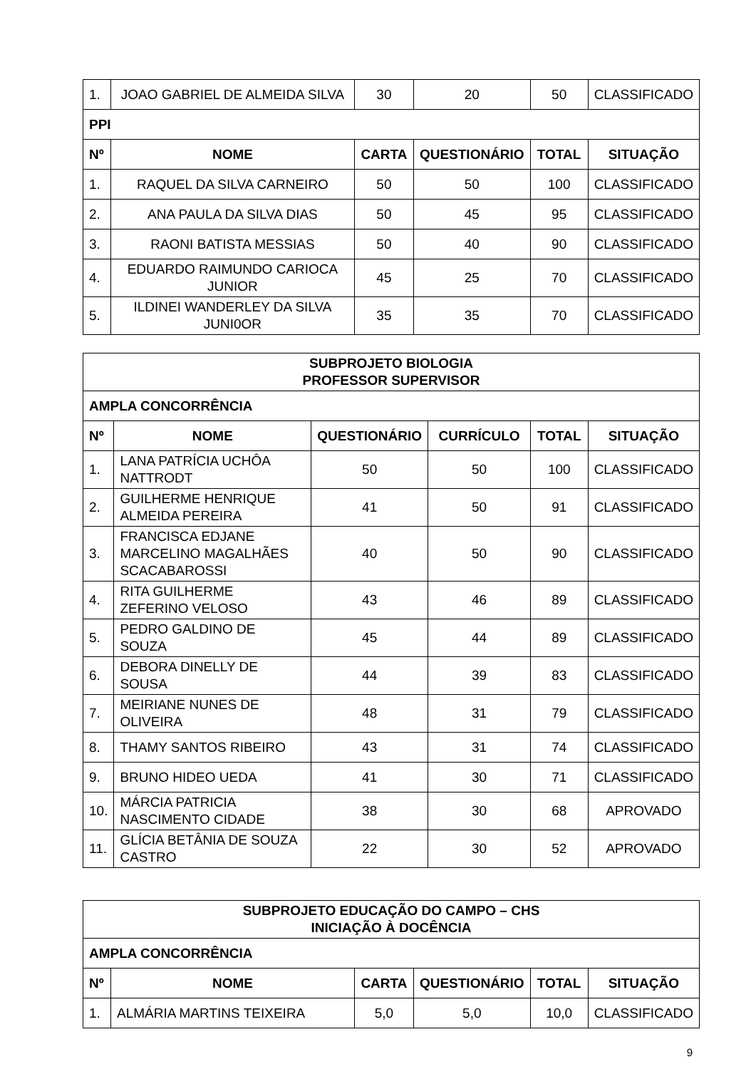| 1. | JOAO GABRIEL DE ALMEIDA SILVA | 30 | 20 | 50 | CLASSIFICADO |
| PPI | | | | | |
| Nº | NOME | CARTA | QUESTIONÁRIO | TOTAL | SITUAÇÃO |
| 1. | RAQUEL DA SILVA CARNEIRO | 50 | 50 | 100 | CLASSIFICADO |
| 2. | ANA PAULA DA SILVA DIAS | 50 | 45 | 95 | CLASSIFICADO |
| 3. | RAONI BATISTA MESSIAS | 50 | 40 | 90 | CLASSIFICADO |
| 4. | EDUARDO RAIMUNDO CARIOCA JUNIOR | 45 | 25 | 70 | CLASSIFICADO |
| 5. | ILDINEI WANDERLEY DA SILVA JUNI0OR | 35 | 35 | 70 | CLASSIFICADO |
| SUBPROJETO BIOLOGIA PROFESSOR SUPERVISOR | | | | | |
| --- | --- | --- | --- | --- | --- |
| AMPLA CONCORRÊNCIA | | | | | |
| Nº | NOME | QUESTIONÁRIO | CURRÍCULO | TOTAL | SITUAÇÃO |
| 1. | LANA PATRÍCIA UCHÔA NATTRODT | 50 | 50 | 100 | CLASSIFICADO |
| 2. | GUILHERME HENRIQUE ALMEIDA PEREIRA | 41 | 50 | 91 | CLASSIFICADO |
| 3. | FRANCISCA EDJANE MARCELINO MAGALHÃES SCACABAROSSI | 40 | 50 | 90 | CLASSIFICADO |
| 4. | RITA GUILHERME ZEFERINO VELOSO | 43 | 46 | 89 | CLASSIFICADO |
| 5. | PEDRO GALDINO DE SOUZA | 45 | 44 | 89 | CLASSIFICADO |
| 6. | DEBORA DINELLY DE SOUSA | 44 | 39 | 83 | CLASSIFICADO |
| 7. | MEIRIANE NUNES DE OLIVEIRA | 48 | 31 | 79 | CLASSIFICADO |
| 8. | THAMY SANTOS RIBEIRO | 43 | 31 | 74 | CLASSIFICADO |
| 9. | BRUNO HIDEO UEDA | 41 | 30 | 71 | CLASSIFICADO |
| 10. | MÁRCIA PATRICIA NASCIMENTO CIDADE | 38 | 30 | 68 | APROVADO |
| 11. | GLÍCIA BETÂNIA DE SOUZA CASTRO | 22 | 30 | 52 | APROVADO |
| SUBPROJETO EDUCAÇÃO DO CAMPO – CHS INICIAÇÃO À DOCÊNCIA | | | | | |
| --- | --- | --- | --- | --- | --- |
| AMPLA CONCORRÊNCIA | | | | | |
| Nº | NOME | CARTA | QUESTIONÁRIO | TOTAL | SITUAÇÃO |
| 1. | ALMÁRIA MARTINS TEIXEIRA | 5,0 | 5,0 | 10,0 | CLASSIFICADO |
9